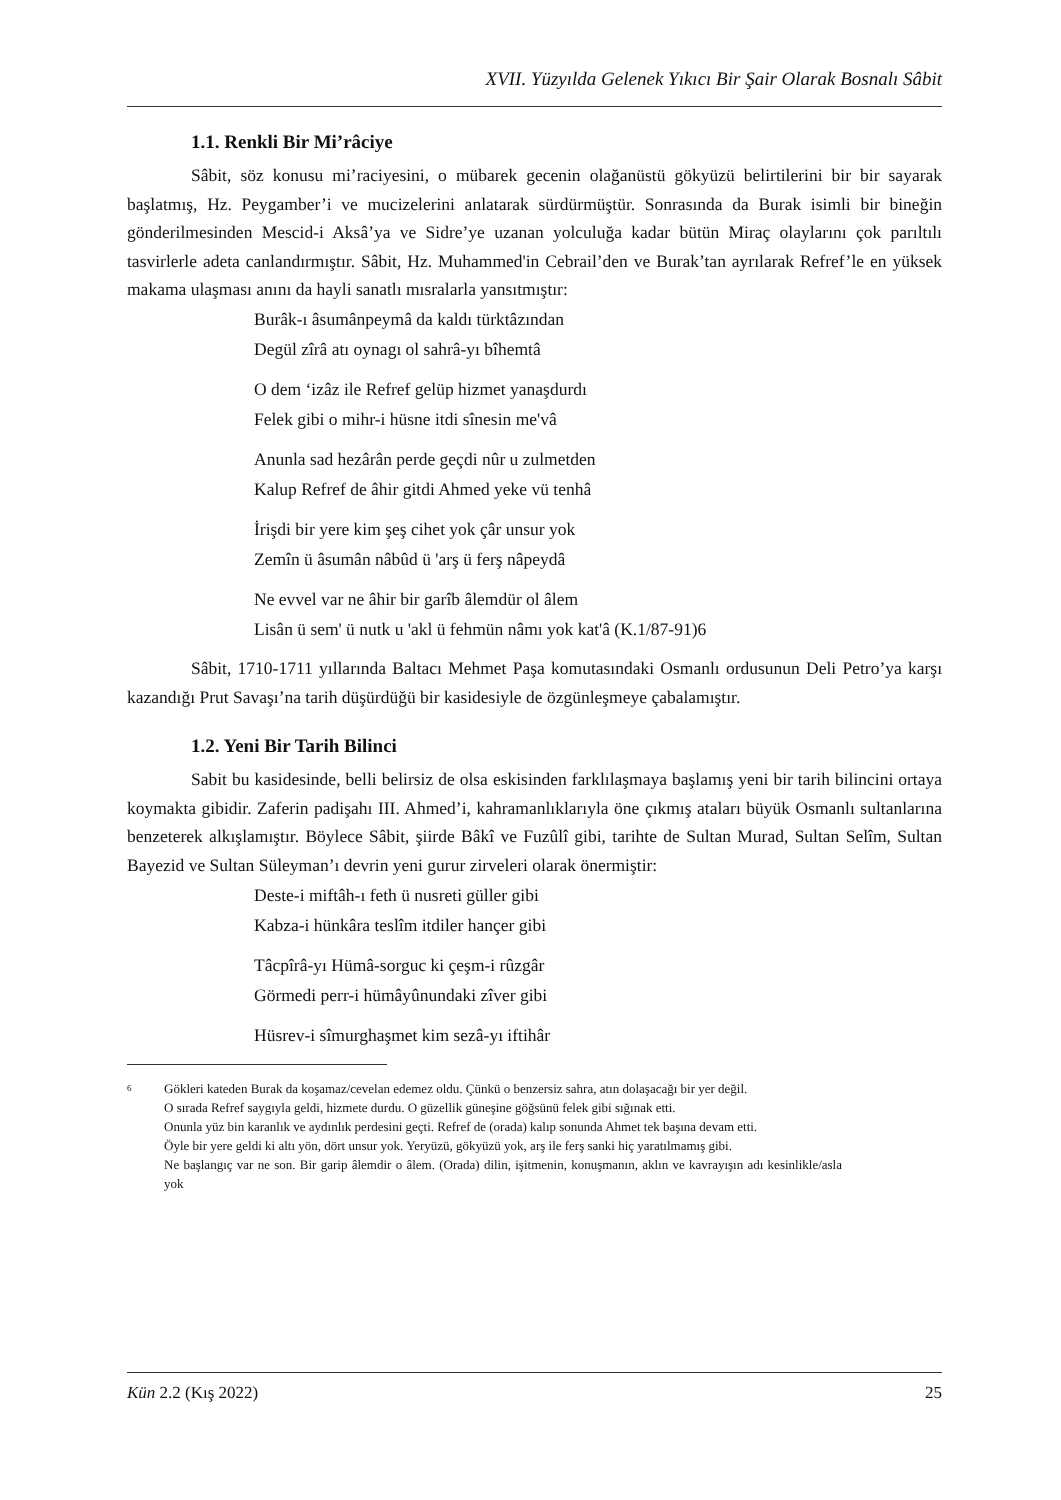XVII. Yüzyılda Gelenek Yıkıcı Bir Şair Olarak Bosnalı Sâbit
1.1. Renkli Bir Mi’râciye
Sâbit, söz konusu mi’raciyesini, o mübarek gecenin olağanüstü gökyüzü belirtilerini bir bir sayarak başlatmış, Hz. Peygamber’i ve mucizelerini anlatarak sürdürmüştür. Sonrasında da Burak isimli bir bineğin gönderilmesinden Mescid-i Aksâ’ya ve Sidre’ye uzanan yolculuğa kadar bütün Miraç olaylarını çok parıltılı tasvirlerle adeta canlandırmıştır. Sâbit, Hz. Muhammed'in Cebrail’den ve Burak’tan ayrılarak Refref’le en yüksek makama ulaşması anını da hayli sanatlı mısralarla yansıtmıştır:
Burâk-ı âsumânpeymâ da kaldı türktâzından
Degül zîrâ atı oynagı ol sahrâ-yı bîhemtâ
O dem ‘izâz ile Refref gelüp hizmet yanaşdurdı
Felek gibi o mihr-i hüsne itdi sînesin me'vâ
Anunla sad hezârân perde geçdi nûr u zulmetden
Kalup Refref de âhir gitdi Ahmed yeke vü tenhâ
İrişdi bir yere kim şeş cihet yok çâr unsur yok
Zemîn ü âsumân nâbûd ü 'arş ü ferş nâpeydâ
Ne evvel var ne âhir bir garîb âlemdür ol âlem
Lisân ü sem' ü nutk u 'akl ü fehmün nâmı yok kat'â (K.1/87-91)6
Sâbit, 1710-1711 yıllarında Baltacı Mehmet Paşa komutasındaki Osmanlı ordusunun Deli Petro’ya karşı kazandığı Prut Savaşı’na tarih düşürdüğü bir kasidesiyle de özgünleşmeye çabalamıştır.
1.2. Yeni Bir Tarih Bilinci
Sabit bu kasidesinde, belli belirsiz de olsa eskisinden farklılaşmaya başlamış yeni bir tarih bilincini ortaya koymakta gibidir. Zaferin padişahı III. Ahmed’i, kahramanlıklarıyla öne çıkmış ataları büyük Osmanlı sultanlarına benzeterek alkışlamıştır. Böylece Sâbit, şiirde Bâkî ve Fuzûlî gibi, tarihte de Sultan Murad, Sultan Selîm, Sultan Bayezid ve Sultan Süleyman’ı devrin yeni gurur zirveleri olarak önermiştir:
Deste-i miftâh-ı feth ü nusreti güller gibi
Kabza-i hünkâra teslîm itdiler hançer gibi
Tâcpîrâ-yı Hümâ-sorguc ki çeşm-i rûzgâr
Görmedi perr-i hümâyûnundaki zîver gibi
Hüsrev-i sîmurghaşmet kim sezâ-yı iftihâr
<sup>6</sup>
Gökleri kateden Burak da koşamaz/cevelan edemez oldu. Çünkü o benzersiz sahra, atın dolaşacağı bir yer değil.
O sırada Refref saygıyla geldi, hizmete durdu. O güzellik güneşine göğsünü felek gibi sığınak etti.
Onunla yüz bin karanlık ve aydınlık perdesini geçti. Refref de (orada) kalıp sonunda Ahmet tek başına devam etti.
Öyle bir yere geldi ki altı yön, dört unsur yok. Yeryüzü, gökyüzü yok, arş ile ferş sanki hiç yaratılmamış gibi.
Ne başlangıç var ne son. Bir garip âlemdir o âlem. (Orada) dilin, işitmenin, konuşmanın, aklın ve kavrayışın adı kesinlikle/asla yok
Kün 2.2 (Kış 2022) 25